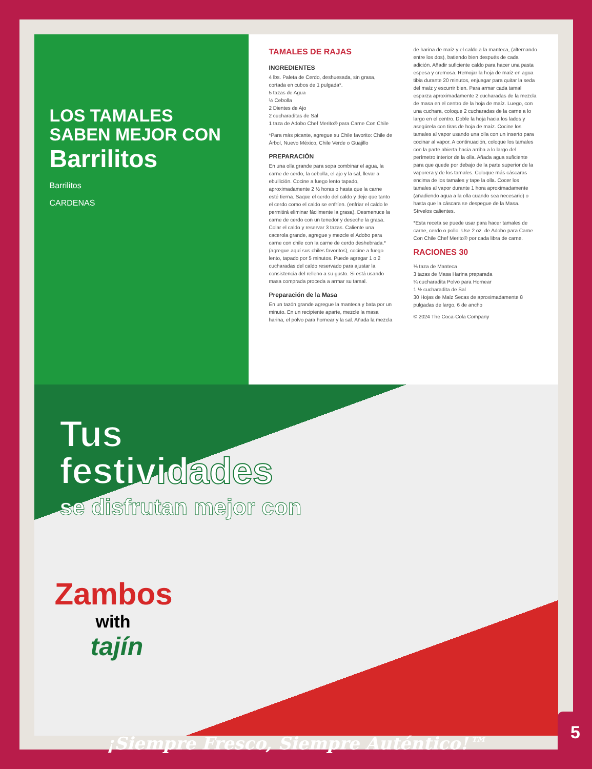LOS TAMALES SABEN MEJOR CON
Barrilitos
Barrilitos
CARDENAS
TAMALES DE RAJAS
INGREDIENTES
4 lbs. Paleta de Cerdo, deshuesada, sin grasa, cortada en cubos de 1 pulgada*.
5 tazas de Agua
½ Cebolla
2 Dientes de Ajo
2 cucharaditas de Sal
1 taza de Adobo Chef Merito® para Carne Con Chile
*Para más picante, agregue su Chile favorito: Chile de Árbol, Nuevo México, Chile Verde o Guajillo
PREPARACIÓN
En una olla grande para sopa combinar el agua, la carne de cerdo, la cebolla, el ajo y la sal, llevar a ebullición. Cocine a fuego lento tapado, aproximadamente 2 ½ horas o hasta que la carne esté tierna. Saque el cerdo del caldo y deje que tanto el cerdo como el caldo se enfríen. (enfriar el caldo le permitirá eliminar fácilmente la grasa). Desmenuce la carne de cerdo con un tenedor y deseche la grasa. Colar el caldo y reservar 3 tazas. Caliente una cacerola grande, agregue y mezcle el Adobo para carne con chile con la carne de cerdo deshebrada.* (agregue aquí sus chiles favoritos), cocine a fuego lento, tapado por 5 minutos. Puede agregar 1 o 2 cucharadas del caldo reservado para ajustar la consistencia del relleno a su gusto. Si está usando masa comprada proceda a armar su tamal.
Preparación de la Masa
En un tazón grande agregue la manteca y bata por un minuto. En un recipiente aparte, mezcle la masa harina, el polvo para hornear y la sal. Añada la mezcla de harina de maíz y el caldo a la manteca, (alternando entre los dos), batiendo bien después de cada adición. Añadir suficiente caldo para hacer una pasta espesa y cremosa. Remojar la hoja de maíz en agua tibia durante 20 minutos, enjuagar para quitar la seda del maíz y escurrir bien. Para armar cada tamal esparza aproximadamente 2 cucharadas de la mezcla de masa en el centro de la hoja de maíz. Luego, con una cuchara, coloque 2 cucharadas de la carne a lo largo en el centro. Doble la hoja hacia los lados y asegúrela con tiras de hoja de maíz. Cocine los tamales al vapor usando una olla con un inserto para cocinar al vapor. A continuación, coloque los tamales con la parte abierta hacia arriba a lo largo del perímetro interior de la olla. Añada agua suficiente para que quede por debajo de la parte superior de la vaporera y de los tamales. Coloque más cáscaras encima de los tamales y tape la olla. Cocer los tamales al vapor durante 1 hora aproximadamente (añadiendo agua a la olla cuando sea necesario) o hasta que la cáscara se despegue de la Masa. Sírvelos calientes.
*Esta receta se puede usar para hacer tamales de carne, cerdo o pollo. Use 2 oz. de Adobo para Carne Con Chile Chef Merito® por cada libra de carne.
RACIONES 30
⅓ taza de Manteca
3 tazas de Masa Harina preparada
¼ cucharadita Polvo para Hornear
1 ½ cucharadita de Sal
30 Hojas de Maíz Secas de aproximadamente 8 pulgadas de largo, 6 de ancho
© 2024 The Coca-Cola Company
Tus
festividades
se disfrutan mejor con
Zambos
with
tajín
¡Siempre Fresco, Siempre Auténtico!™
5